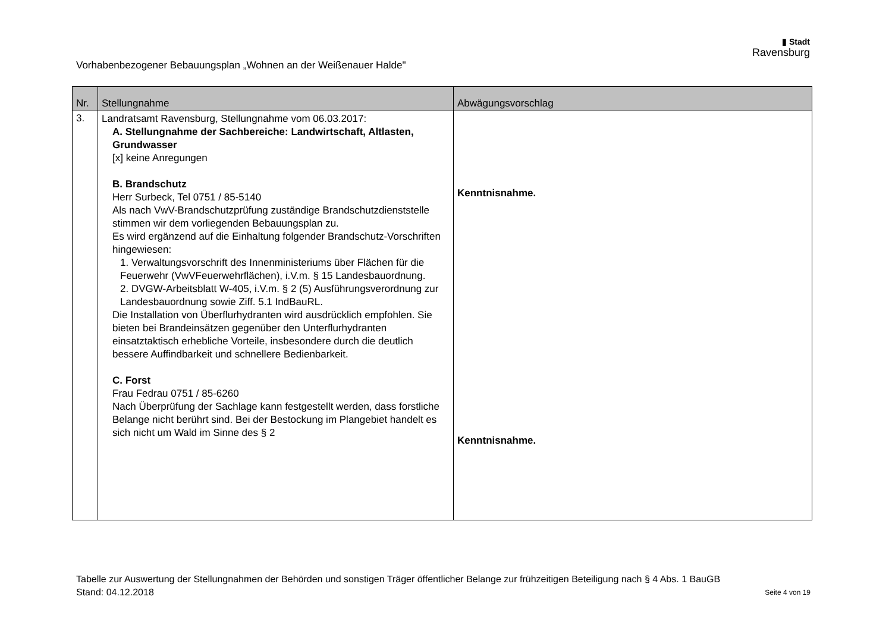Vorhabenbezogener Bebauungsplan „Wohnen an der Weißenauer Halde"
▮ Stadt
Ravensburg
| Nr. | Stellungnahme | Abwägungsvorschlag |
| --- | --- | --- |
| 3. | Landratsamt Ravensburg, Stellungnahme vom 06.03.2017: A. Stellungnahme der Sachbereiche: Landwirtschaft, Altlasten, Grundwasser [x] keine Anregungen B. Brandschutz Herr Surbeck, Tel 0751 / 85-5140 Als nach VwV-Brandschutzprüfung zuständige Brandschutzdienststelle stimmen wir dem vorliegenden Bebauungsplan zu. Es wird ergänzend auf die Einhaltung folgender Brandschutz-Vorschriften hingewiesen: 1. Verwaltungsvorschrift des Innenministeriums über Flächen für die Feuerwehr (VwVFeuerwehrflächen), i.V.m. § 15 Landesbauordnung. 2. DVGW-Arbeitsblatt W-405, i.V.m. § 2 (5) Ausführungsverordnung zur Landesbauordnung sowie Ziff. 5.1 IndBauRL. Die Installation von Überflurhydranten wird ausdrücklich empfohlen. Sie bieten bei Brandeinsätzen gegenüber den Unterflurhydranten einsatztaktisch erhebliche Vorteile, insbesondere durch die deutlich bessere Auffindbarkeit und schnellere Bedienbarkeit. C. Forst Frau Fedrau 0751 / 85-6260 Nach Überprüfung der Sachlage kann festgestellt werden, dass forstliche Belange nicht berührt sind. Bei der Bestockung im Plangebiet handelt es sich nicht um Wald im Sinne des § 2 | Kenntnisnahme. Kenntnisnahme. |
Tabelle zur Auswertung der Stellungnahmen der Behörden und sonstigen Träger öffentlicher Belange zur frühzeitigen Beteiligung nach § 4 Abs. 1 BauGB
Stand: 04.12.2018 Seite 4 von 19